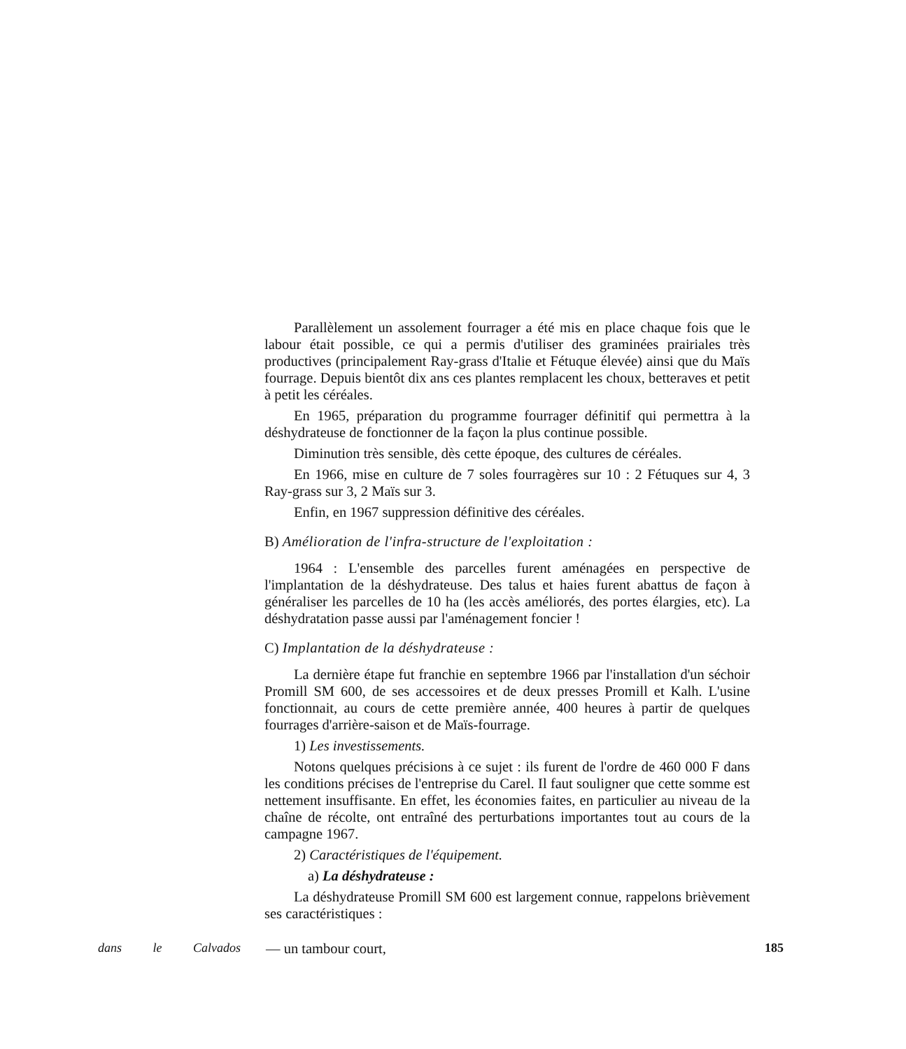Parallèlement un assolement fourrager a été mis en place chaque fois que le labour était possible, ce qui a permis d'utiliser des graminées prairiales très productives (principalement Ray-grass d'Italie et Fétuque élevée) ainsi que du Maïs fourrage. Depuis bientôt dix ans ces plantes remplacent les choux, betteraves et petit à petit les céréales.
En 1965, préparation du programme fourrager définitif qui permettra à la déshydrateuse de fonctionner de la façon la plus continue possible.
Diminution très sensible, dès cette époque, des cultures de céréales.
En 1966, mise en culture de 7 soles fourragères sur 10 : 2 Fétuques sur 4, 3 Ray-grass sur 3, 2 Maïs sur 3.
Enfin, en 1967 suppression définitive des céréales.
B) Amélioration de l'infra-structure de l'exploitation :
1964 : L'ensemble des parcelles furent aménagées en perspective de l'implantation de la déshydrateuse. Des talus et haies furent abattus de façon à généraliser les parcelles de 10 ha (les accès améliorés, des portes élargies, etc). La déshydratation passe aussi par l'aménagement foncier !
C) Implantation de la déshydrateuse :
La dernière étape fut franchie en septembre 1966 par l'installation d'un séchoir Promill SM 600, de ses accessoires et de deux presses Promill et Kalh. L'usine fonctionnait, au cours de cette première année, 400 heures à partir de quelques fourrages d'arrière-saison et de Maïs-fourrage.
1) Les investissements.
Notons quelques précisions à ce sujet : ils furent de l'ordre de 460 000 F dans les conditions précises de l'entreprise du Carel. Il faut souligner que cette somme est nettement insuffisante. En effet, les économies faites, en particulier au niveau de la chaîne de récolte, ont entraîné des perturbations importantes tout au cours de la campagne 1967.
2) Caractéristiques de l'équipement.
a) La déshydrateuse :
La déshydrateuse Promill SM 600 est largement connue, rappelons brièvement ses caractéristiques :
dans le Calvados — un tambour court, 185